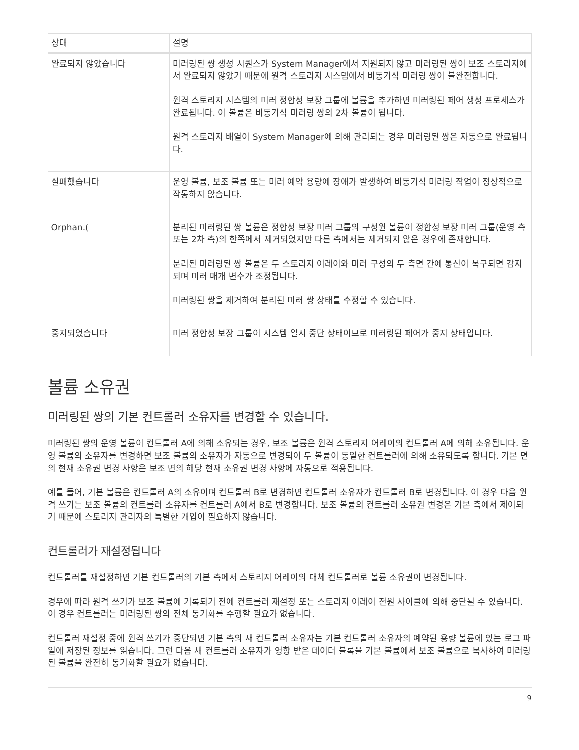| 상태 | 설명 |
| --- | --- |
| 완료되지 않았습니다 | 미러링된 쌍 생성 시퀀스가 System Manager에서 지원되지 않고 미러링된 쌍이 보조 스토리지에서 완료되지 않았기 때문에 원격 스토리지 시스템에서 비동기식 미러링 쌍이 불완전합니다. 원격 스토리지 시스템의 미러 정합성 보장 그룹에 볼륨을 추가하면 미러링된 페어 생성 프로세스가 완료됩니다. 이 볼륨은 비동기식 미러링 쌍의 2차 볼륨이 됩니다. 원격 스토리지 배열이 System Manager에 의해 관리되는 경우 미러링된 쌍은 자동으로 완료됩니다. |
| 실패했습니다 | 운영 볼륨, 보조 볼륨 또는 미러 예약 용량에 장애가 발생하여 비동기식 미러링 작업이 정상적으로 작동하지 않습니다. |
| Orphan.( | 분리된 미러링된 쌍 볼륨은 정합성 보장 미러 그룹의 구성원 볼륨이 정합성 보장 미러 그룹(운영 측 또는 2차 측)의 한쪽에서 제거되었지만 다른 측에서는 제거되지 않은 경우에 존재합니다. 분리된 미러링된 쌍 볼륨은 두 스토리지 어레이와 미러 구성의 두 측면 간에 통신이 복구되면 감지되며 미러 매개 변수가 조정됩니다. 미러링된 쌍을 제거하여 분리된 미러 쌍 상태를 수정할 수 있습니다. |
| 중지되었습니다 | 미러 정합성 보장 그룹이 시스템 일시 중단 상태이므로 미러링된 페어가 중지 상태입니다. |
볼륨 소유권
미러링된 쌍의 기본 컨트롤러 소유자를 변경할 수 있습니다.
미러링된 쌍의 운영 볼륨이 컨트롤러 A에 의해 소유되는 경우, 보조 볼륨은 원격 스토리지 어레이의 컨트롤러 A에 의해 소유됩니다. 운영 볼륨의 소유자를 변경하면 보조 볼륨의 소유자가 자동으로 변경되어 두 볼륨이 동일한 컨트롤러에 의해 소유되도록 합니다. 기본 면의 현재 소유권 변경 사항은 보조 면의 해당 현재 소유권 변경 사항에 자동으로 적용됩니다.
예를 들어, 기본 볼륨은 컨트롤러 A의 소유이며 컨트롤러 B로 변경하면 컨트롤러 소유자가 컨트롤러 B로 변경됩니다. 이 경우 다음 원격 쓰기는 보조 볼륨의 컨트롤러 소유자를 컨트롤러 A에서 B로 변경합니다. 보조 볼륨의 컨트롤러 소유권 변경은 기본 측에서 제어되기 때문에 스토리지 관리자의 특별한 개입이 필요하지 않습니다.
컨트롤러가 재설정됩니다
컨트롤러를 재설정하면 기본 컨트롤러의 기본 측에서 스토리지 어레이의 대체 컨트롤러로 볼륨 소유권이 변경됩니다.
경우에 따라 원격 쓰기가 보조 볼륨에 기록되기 전에 컨트롤러 재설정 또는 스토리지 어레이 전원 사이클에 의해 중단될 수 있습니다. 이 경우 컨트롤러는 미러링된 쌍의 전체 동기화를 수행할 필요가 없습니다.
컨트롤러 재설정 중에 원격 쓰기가 중단되면 기본 측의 새 컨트롤러 소유자는 기본 컨트롤러 소유자의 예약된 용량 볼륨에 있는 로그 파일에 저장된 정보를 읽습니다. 그런 다음 새 컨트롤러 소유자가 영향 받은 데이터 블록을 기본 볼륨에서 보조 볼륨으로 복사하여 미러링된 볼륨을 완전히 동기화할 필요가 없습니다.
9